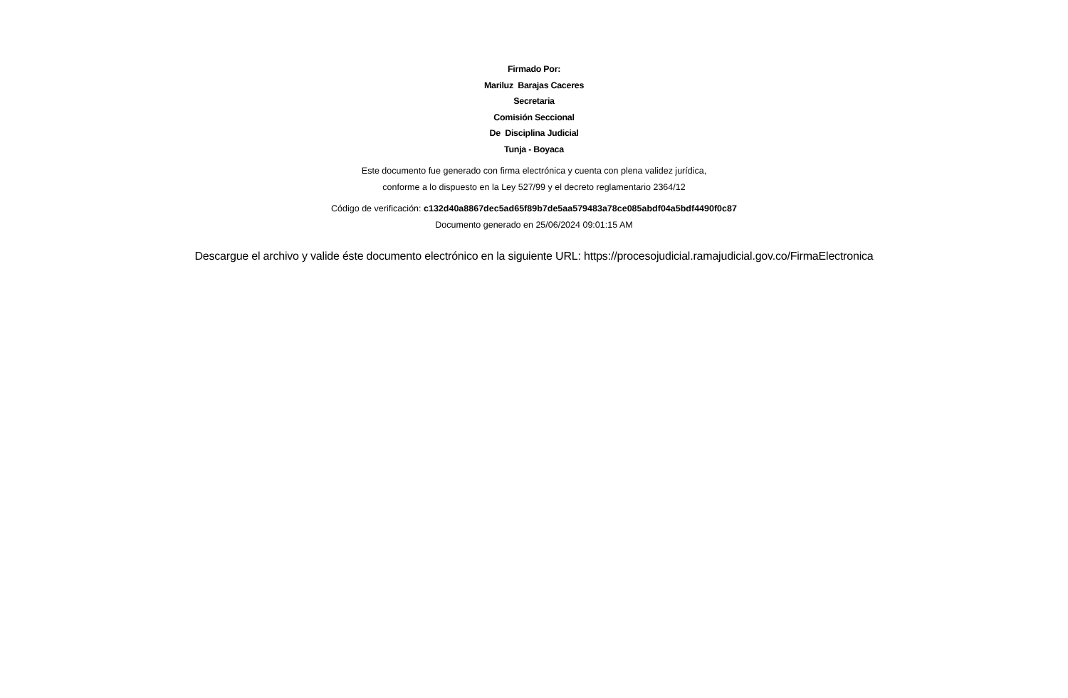Firmado Por:
Mariluz Barajas Caceres
Secretaria
Comisión Seccional
De Disciplina Judicial
Tunja - Boyaca
Este documento fue generado con firma electrónica y cuenta con plena validez jurídica,
conforme a lo dispuesto en la Ley 527/99 y el decreto reglamentario 2364/12
Código de verificación: c132d40a8867dec5ad65f89b7de5aa579483a78ce085abdf04a5bdf4490f0c87
Documento generado en 25/06/2024 09:01:15 AM
Descargue el archivo y valide éste documento electrónico en la siguiente URL: https://procesojudicial.ramajudicial.gov.co/FirmaElectronica